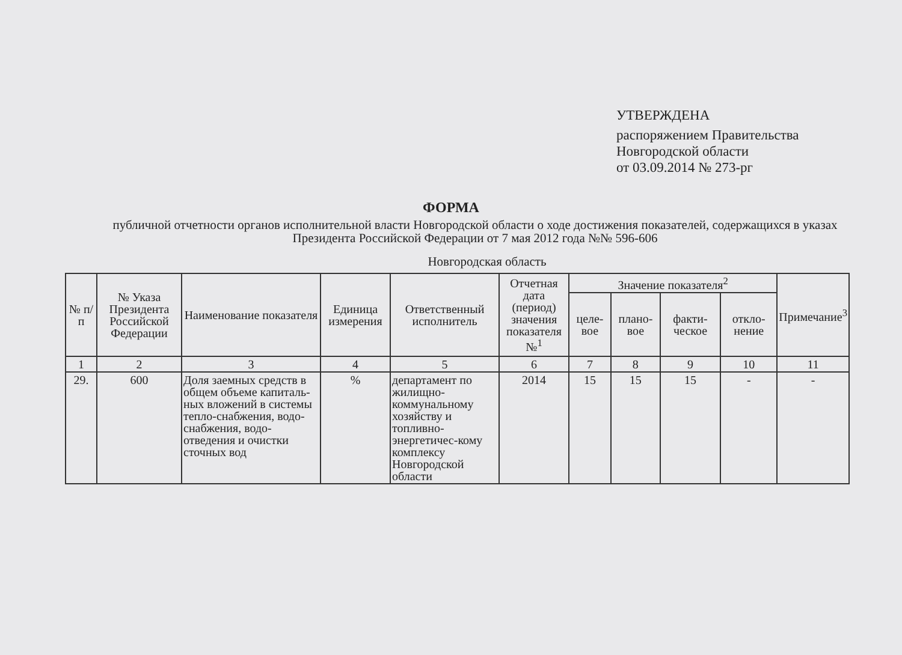УТВЕРЖДЕНА
распоряжением Правительства
Новгородской области
от 03.09.2014 № 273-рг
ФОРМА
публичной отчетности органов исполнительной власти Новгородской области о ходе достижения показателей, содержащихся в указах Президента Российской Федерации от 7 мая 2012 года №№ 596-606
Новгородская область
| № п/п | № Указа Президента Российской Федерации | Наименование показателя | Единица измерения | Ответственный исполнитель | Отчетная дата (период) значения показателя №<sup>1</sup> | Значение показателя<sup>2</sup> | | | | Примечание<sup>3</sup> |
| --- | --- | --- | --- | --- | --- | --- | --- | --- | --- | --- |
| | | | | | | целе-вое | плано-вое | факти-ческое | откло-нение | |
| 1 | 2 | 3 | 4 | 5 | 6 | 7 | 8 | 9 | 10 | 11 |
| 29. | 600 | Доля заемных средств в общем объеме капиталь-ных вложений в системы тепло-снабжения, водо-снабжения, водо-отведения и очистки сточных вод | % | департамент по жилищно-коммунальному хозяйству и топливно-энергетичес-кому комплексу Новгородской области | 2014 | 15 | 15 | 15 | - | - |